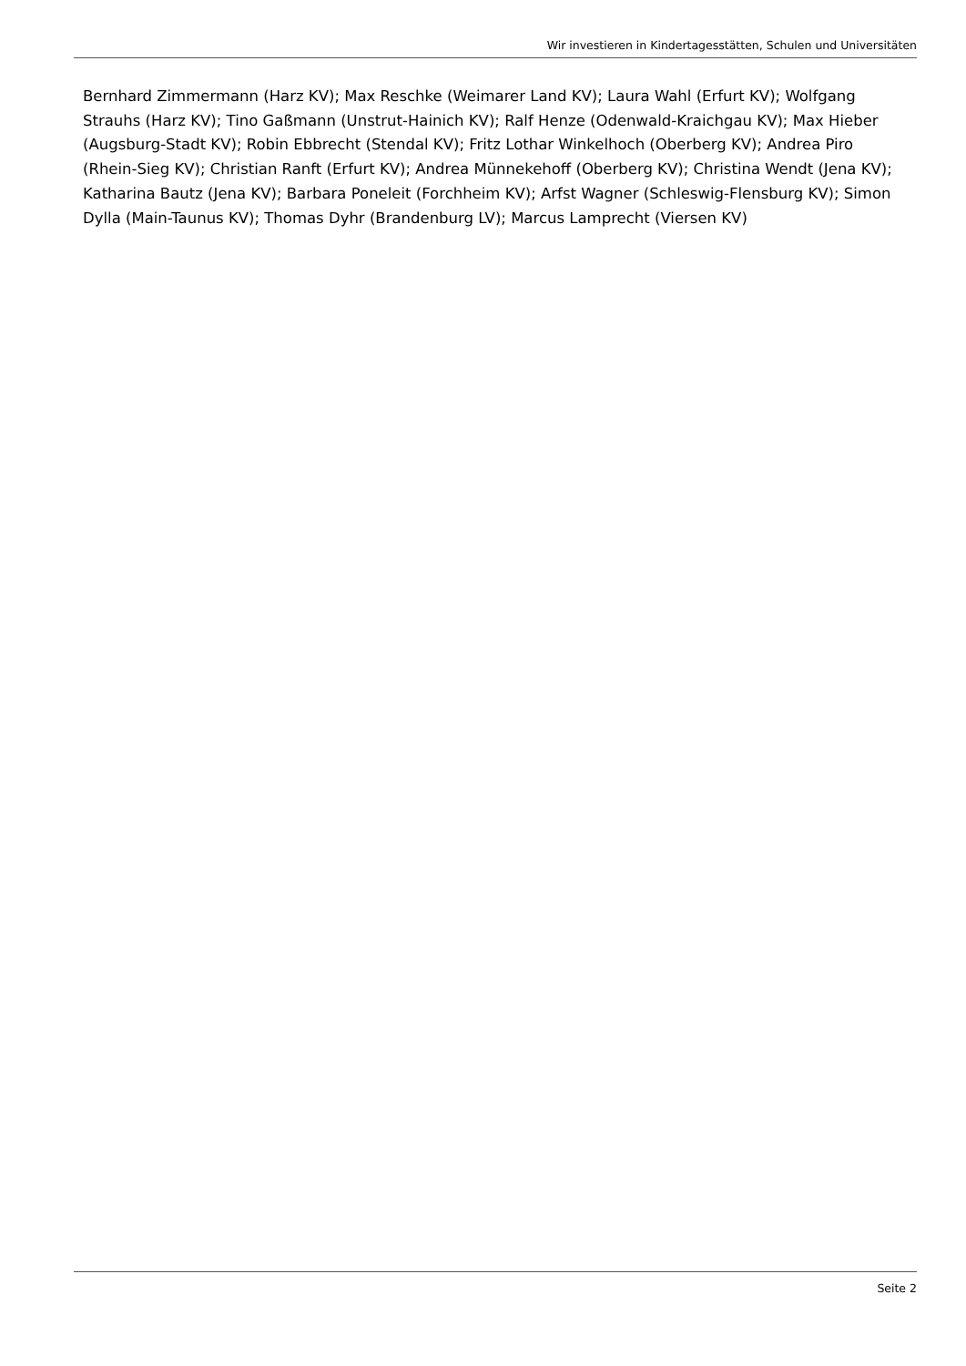Wir investieren in Kindertagesstätten, Schulen und Universitäten
Bernhard Zimmermann (Harz KV); Max Reschke (Weimarer Land KV); Laura Wahl (Erfurt KV); Wolfgang Strauhs (Harz KV); Tino Gaßmann (Unstrut-Hainich KV); Ralf Henze (Odenwald-Kraichgau KV); Max Hieber (Augsburg-Stadt KV); Robin Ebbrecht (Stendal KV); Fritz Lothar Winkelhoch (Oberberg KV); Andrea Piro (Rhein-Sieg KV); Christian Ranft (Erfurt KV); Andrea Münnekehoff (Oberberg KV); Christina Wendt (Jena KV); Katharina Bautz (Jena KV); Barbara Poneleit (Forchheim KV); Arfst Wagner (Schleswig-Flensburg KV); Simon Dylla (Main-Taunus KV); Thomas Dyhr (Brandenburg LV); Marcus Lamprecht (Viersen KV)
Seite 2